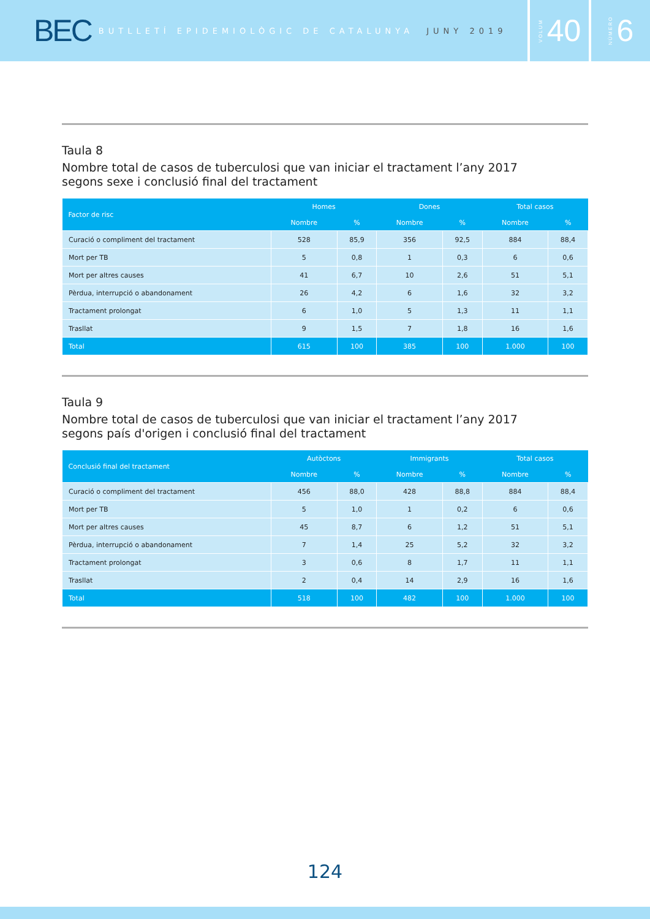BEC BUTLLETÍ EPIDEMIOLÒGIC DE CATALUNYA JUNY 2019
VOLUM 40
NÚMERO 6
Taula 8
Nombre total de casos de tuberculosi que van iniciar el tractament l’any 2017
segons sexe i conclusió final del tractament
| Factor de risc | Homes | | Dones | | Total casos | |
| --- | --- | --- | --- | --- | --- | --- |
| | Nombre | % | Nombre | % | Nombre | % |
| Curació o compliment del tractament | 528 | 85,9 | 356 | 92,5 | 884 | 88,4 |
| Mort per TB | 5 | 0,8 | 1 | 0,3 | 6 | 0,6 |
| Mort per altres causes | 41 | 6,7 | 10 | 2,6 | 51 | 5,1 |
| Pèrdua, interrupció o abandonament | 26 | 4,2 | 6 | 1,6 | 32 | 3,2 |
| Tractament prolongat | 6 | 1,0 | 5 | 1,3 | 11 | 1,1 |
| Trasllat | 9 | 1,5 | 7 | 1,8 | 16 | 1,6 |
| Total | 615 | 100 | 385 | 100 | 1.000 | 100 |
Taula 9
Nombre total de casos de tuberculosi que van iniciar el tractament l’any 2017
segons país d'origen i conclusió final del tractament
| Conclusió final del tractament | Autòctons | | Immigrants | | Total casos | |
| --- | --- | --- | --- | --- | --- | --- |
| | Nombre | % | Nombre | % | Nombre | % |
| Curació o compliment del tractament | 456 | 88,0 | 428 | 88,8 | 884 | 88,4 |
| Mort per TB | 5 | 1,0 | 1 | 0,2 | 6 | 0,6 |
| Mort per altres causes | 45 | 8,7 | 6 | 1,2 | 51 | 5,1 |
| Pèrdua, interrupció o abandonament | 7 | 1,4 | 25 | 5,2 | 32 | 3,2 |
| Tractament prolongat | 3 | 0,6 | 8 | 1,7 | 11 | 1,1 |
| Trasllat | 2 | 0,4 | 14 | 2,9 | 16 | 1,6 |
| Total | 518 | 100 | 482 | 100 | 1.000 | 100 |
124